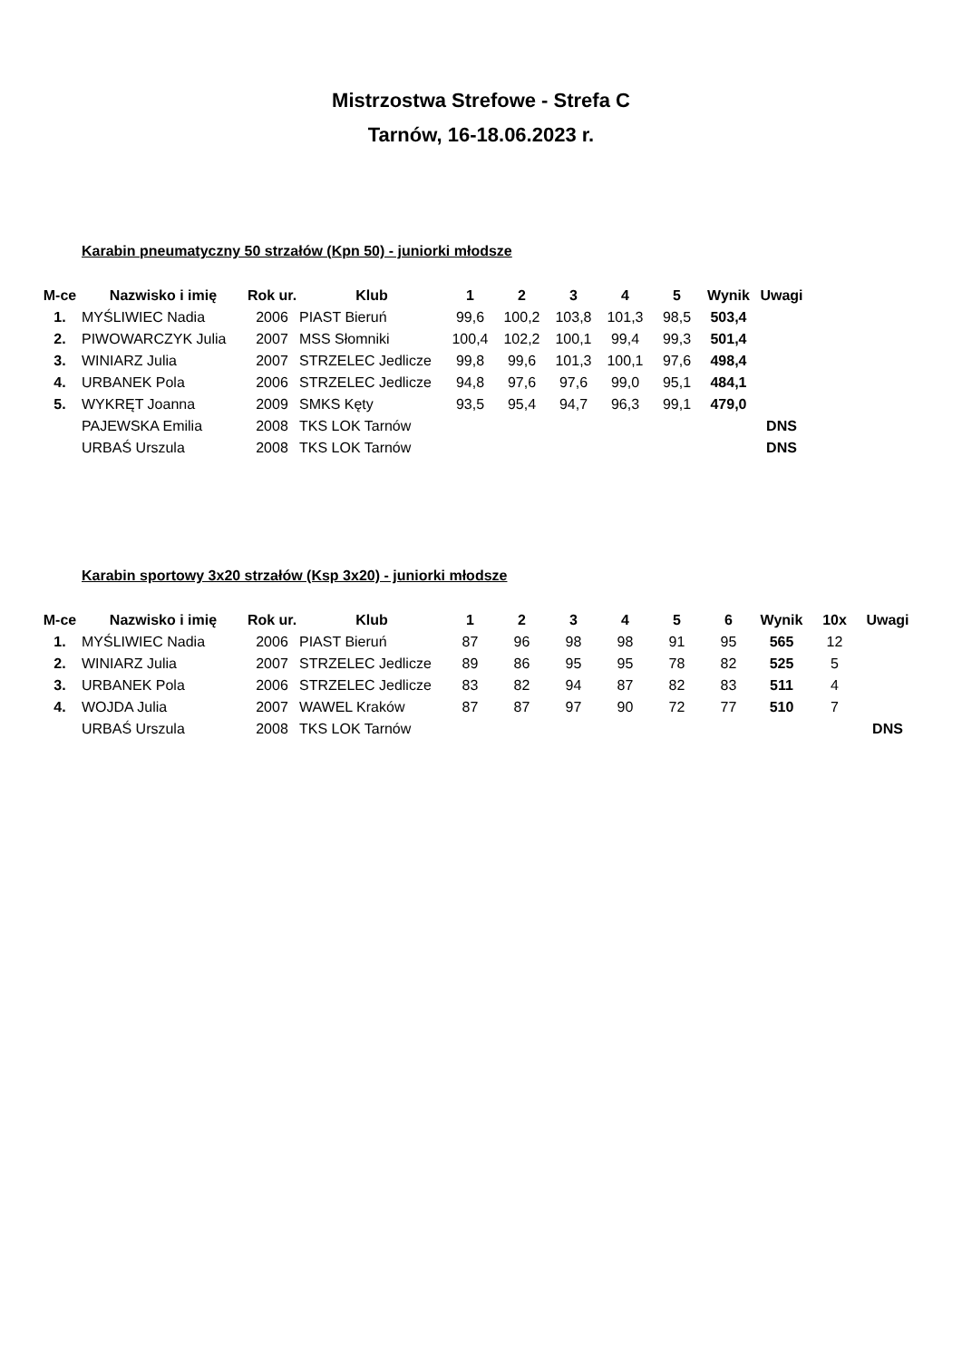Mistrzostwa Strefowe - Strefa C
Tarnów, 16-18.06.2023 r.
Karabin pneumatyczny 50 strzałów (Kpn 50) - juniorki młodsze
| M-ce | Nazwisko i imię | Rok ur. | Klub | 1 | 2 | 3 | 4 | 5 | Wynik | Uwagi |
| --- | --- | --- | --- | --- | --- | --- | --- | --- | --- | --- |
| 1. | MYŚLIWIEC Nadia | 2006 | PIAST Bieruń | 99,6 | 100,2 | 103,8 | 101,3 | 98,5 | 503,4 | |
| 2. | PIWOWARCZYK Julia | 2007 | MSS Słomniki | 100,4 | 102,2 | 100,1 | 99,4 | 99,3 | 501,4 | |
| 3. | WINIARZ Julia | 2007 | STRZELEC Jedlicze | 99,8 | 99,6 | 101,3 | 100,1 | 97,6 | 498,4 | |
| 4. | URBANEK Pola | 2006 | STRZELEC Jedlicze | 94,8 | 97,6 | 97,6 | 99,0 | 95,1 | 484,1 | |
| 5. | WYKRĘT Joanna | 2009 | SMKS Kęty | 93,5 | 95,4 | 94,7 | 96,3 | 99,1 | 479,0 | |
| | PAJEWSKA Emilia | 2008 | TKS LOK Tarnów | | | | | | | DNS |
| | URBAŚ Urszula | 2008 | TKS LOK Tarnów | | | | | | | DNS |
Karabin sportowy 3x20 strzałów (Ksp 3x20) - juniorki młodsze
| M-ce | Nazwisko i imię | Rok ur. | Klub | 1 | 2 | 3 | 4 | 5 | 6 | Wynik | 10x | Uwagi |
| --- | --- | --- | --- | --- | --- | --- | --- | --- | --- | --- | --- | --- |
| 1. | MYŚLIWIEC Nadia | 2006 | PIAST Bieruń | 87 | 96 | 98 | 98 | 91 | 95 | 565 | 12 | |
| 2. | WINIARZ Julia | 2007 | STRZELEC Jedlicze | 89 | 86 | 95 | 95 | 78 | 82 | 525 | 5 | |
| 3. | URBANEK Pola | 2006 | STRZELEC Jedlicze | 83 | 82 | 94 | 87 | 82 | 83 | 511 | 4 | |
| 4. | WOJDA Julia | 2007 | WAWEL Kraków | 87 | 87 | 97 | 90 | 72 | 77 | 510 | 7 | |
| | URBAŚ Urszula | 2008 | TKS LOK Tarnów | | | | | | | | | DNS |